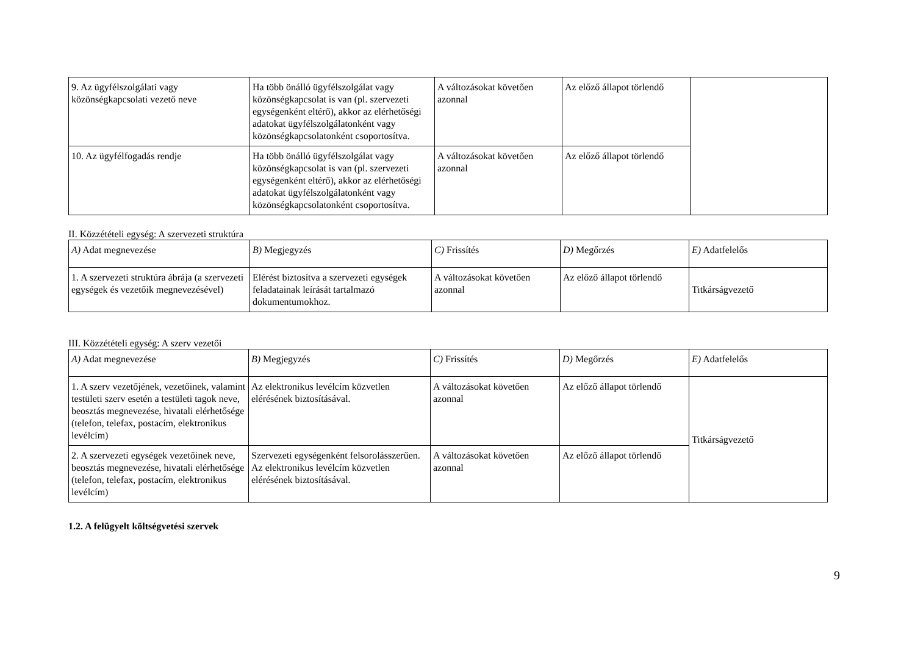| 9. Az ügyfélszolgálati vagy közönségkapcsolati vezető neve | Ha több önálló ügyfélszolgálat vagy közönségkapcsolat is van (pl. szervezeti egységenként eltérő), akkor az elérhetőségi adatokat ügyfélszolgálatonként vagy közönségkapcsolatonként csoportosítva. | A változásokat követően azonnal | Az előző állapot törlendő | |
| 10. Az ügyfélfogadás rendje | Ha több önálló ügyfélszolgálat vagy közönségkapcsolat is van (pl. szervezeti egységenként eltérő), akkor az elérhetőségi adatokat ügyfélszolgálatonként vagy közönségkapcsolatonként csoportosítva. | A változásokat követően azonnal | Az előző állapot törlendő | |
II. Közzétételi egység: A szervezeti struktúra
| A) Adat megnevezése | B) Megjegyzés | C) Frissítés | D) Megőrzés | E) Adatfelelős |
| 1. A szervezeti struktúra ábrája (a szervezeti egységek és vezetőik megnevezésével) | Elérést biztosítva a szervezeti egységek feladatainak leírását tartalmazó dokumentumokhoz. | A változásokat követően azonnal | Az előző állapot törlendő | Titkárságvezető |
III. Közzétételi egység: A szerv vezetői
| A) Adat megnevezése | B) Megjegyzés | C) Frissítés | D) Megőrzés | E) Adatfelelős |
| 1. A szerv vezetőjének, vezetőinek, valamint testületi szerv esetén a testületi tagok neve, beosztás megnevezése, hivatali elérhetősége (telefon, telefax, postacím, elektronikus levélcím) | Az elektronikus levélcím közvetlen elérésének biztosításával. | A változásokat követően azonnal | Az előző állapot törlendő | Titkárságvezető |
| 2. A szervezeti egységek vezetőinek neve, beosztás megnevezése, hivatali elérhetősége (telefon, telefax, postacím, elektronikus levélcím) | Szervezeti egységenként felsorolásszerűen. Az elektronikus levélcím közvetlen elérésének biztosításával. | A változásokat követően azonnal | Az előző állapot törlendő | |
1.2. A felügyelt költségvetési szervek
9